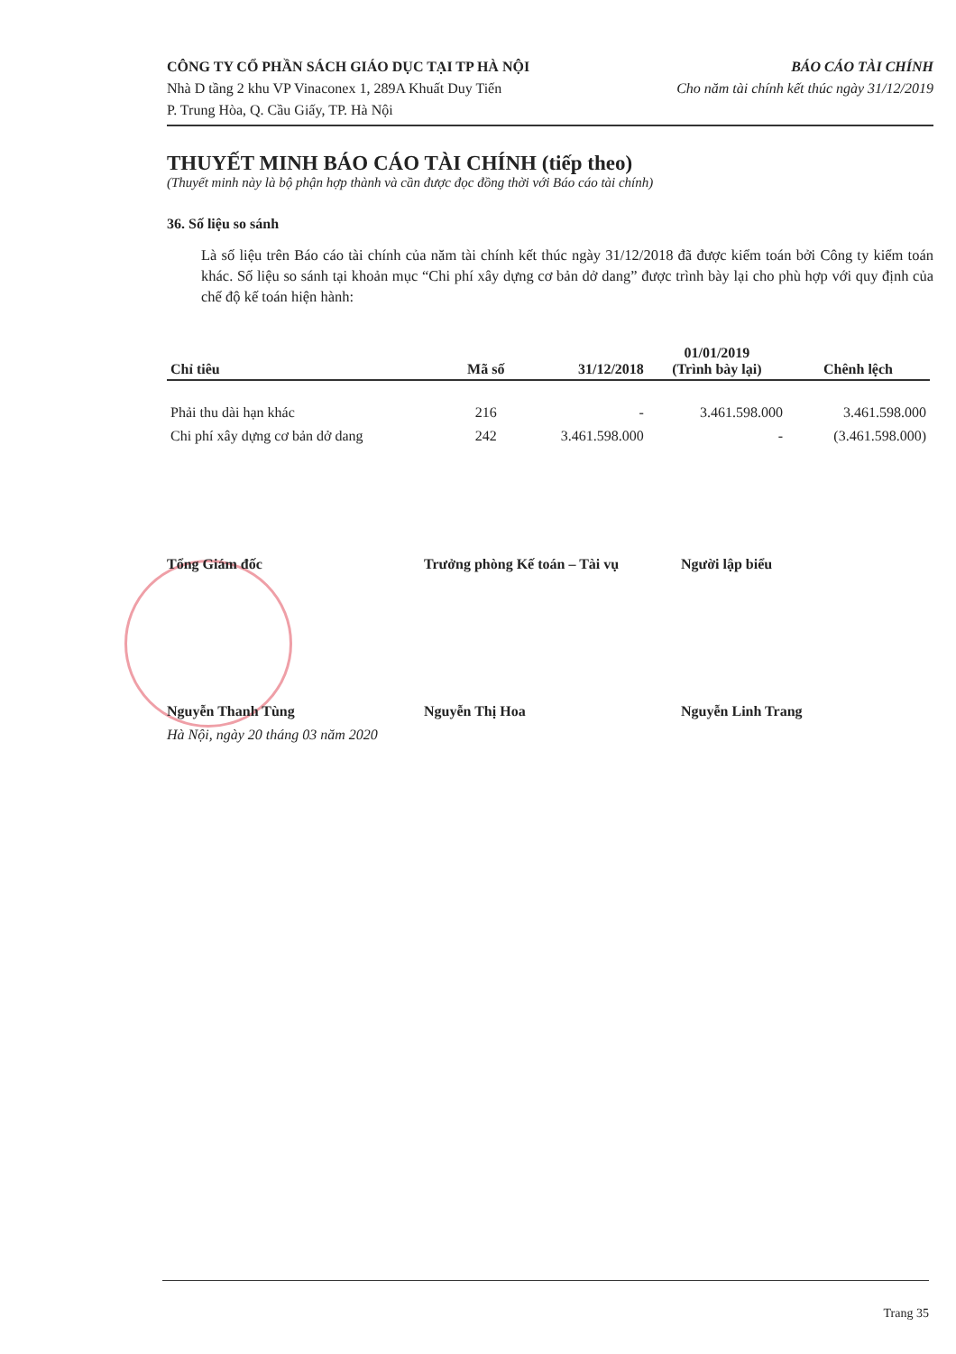CÔNG TY CỔ PHẦN SÁCH GIÁO DỤC TẠI TP HÀ NỘI
Nhà D tầng 2 khu VP Vinaconex 1, 289A Khuất Duy Tiến
P. Trung Hòa, Q. Cầu Giấy, TP. Hà Nội
BÁO CÁO TÀI CHÍNH
Cho năm tài chính kết thúc ngày 31/12/2019
THUYẾT MINH BÁO CÁO TÀI CHÍNH (tiếp theo)
(Thuyết minh này là bộ phận hợp thành và cần được đọc đồng thời với Báo cáo tài chính)
36. Số liệu so sánh
Là số liệu trên Báo cáo tài chính của năm tài chính kết thúc ngày 31/12/2018 đã được kiểm toán bởi Công ty kiểm toán khác. Số liệu so sánh tại khoản mục “Chi phí xây dựng cơ bản dở dang” được trình bày lại cho phù hợp với quy định của chế độ kế toán hiện hành:
| Chỉ tiêu | Mã số | 31/12/2018 | 01/01/2019 (Trình bày lại) | Chênh lệch |
| --- | --- | --- | --- | --- |
| Phải thu dài hạn khác | 216 | - | 3.461.598.000 | 3.461.598.000 |
| Chi phí xây dựng cơ bản dở dang | 242 | 3.461.598.000 | - | (3.461.598.000) |
Tổng Giám đốc Trưởng phòng Kế toán – Tài vụ Người lập biểu
Nguyễn Thanh Tùng Nguyễn Thị Hoa Nguyễn Linh Trang
Hà Nội, ngày 20 tháng 03 năm 2020
Trang 35